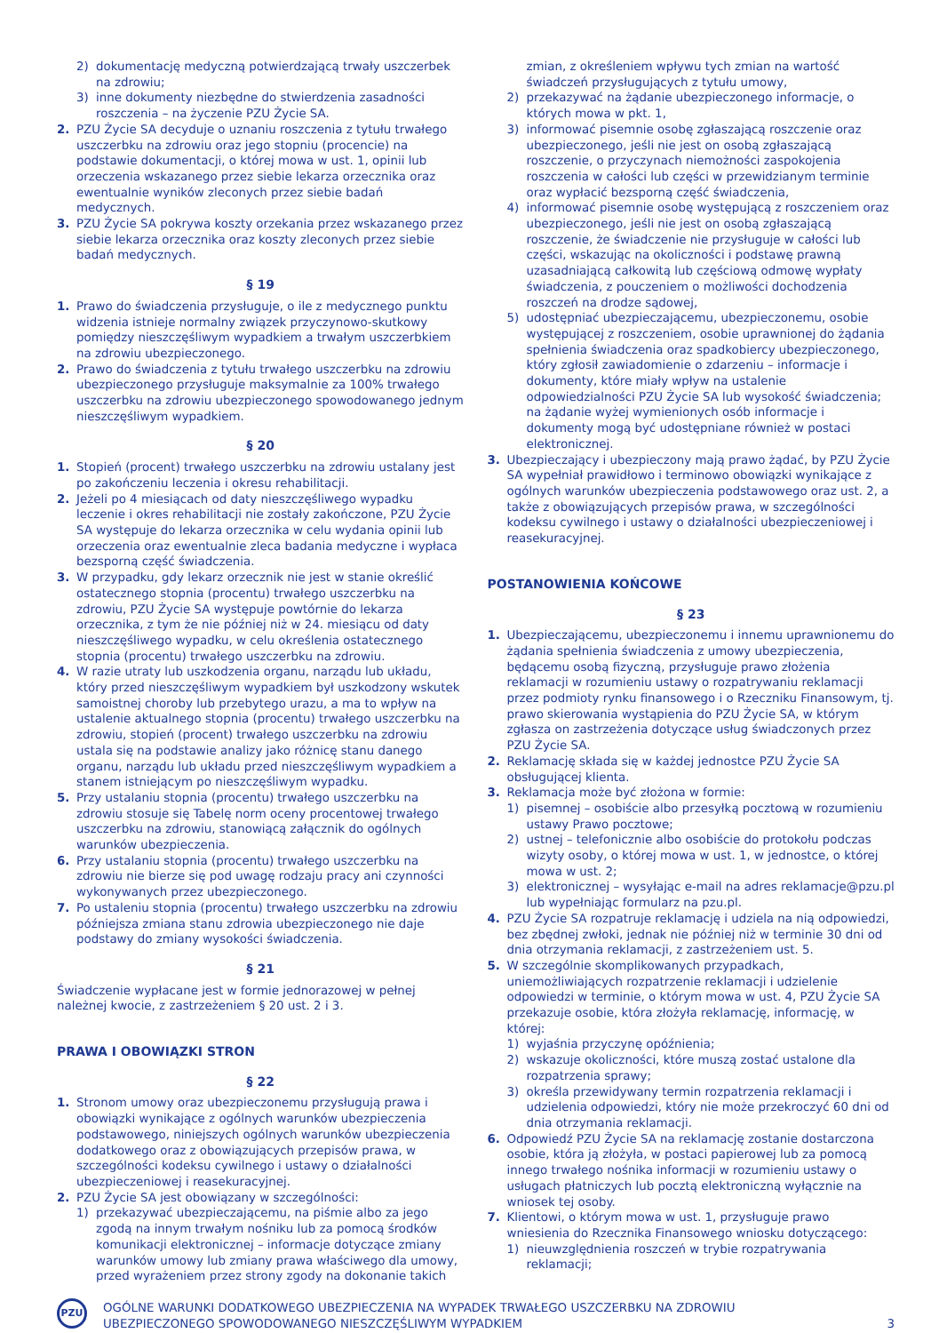2) dokumentację medyczną potwierdzającą trwały uszczerbek na zdrowiu;
3) inne dokumenty niezbędne do stwierdzenia zasadności roszczenia – na życzenie PZU Życie SA.
2. PZU Życie SA decyduje o uznaniu roszczenia z tytułu trwałego uszczerbku na zdrowiu oraz jego stopniu (procencie) na podstawie dokumentacji, o której mowa w ust. 1, opinii lub orzeczenia wskazanego przez siebie lekarza orzecznika oraz ewentualnie wyników zleconych przez siebie badań medycznych.
3. PZU Życie SA pokrywa koszty orzekania przez wskazanego przez siebie lekarza orzecznika oraz koszty zleconych przez siebie badań medycznych.
§ 19
1. Prawo do świadczenia przysługuje, o ile z medycznego punktu widzenia istnieje normalny związek przyczynowo-skutkowy pomiędzy nieszczęśliwym wypadkiem a trwałym uszczerbkiem na zdrowiu ubezpieczonego.
2. Prawo do świadczenia z tytułu trwałego uszczerbku na zdrowiu ubezpieczonego przysługuje maksymalnie za 100% trwałego uszczerbku na zdrowiu ubezpieczonego spowodowanego jednym nieszczęśliwym wypadkiem.
§ 20
1. Stopień (procent) trwałego uszczerbku na zdrowiu ustalany jest po zakończeniu leczenia i okresu rehabilitacji.
2. Jeżeli po 4 miesiącach od daty nieszczęśliwego wypadku leczenie i okres rehabilitacji nie zostały zakończone, PZU Życie SA występuje do lekarza orzecznika w celu wydania opinii lub orzeczenia oraz ewentualnie zleca badania medyczne i wypłaca bezsporną część świadczenia.
3. W przypadku, gdy lekarz orzecznik nie jest w stanie określić ostatecznego stopnia (procentu) trwałego uszczerbku na zdrowiu, PZU Życie SA występuje powtórnie do lekarza orzecznika, z tym że nie później niż w 24. miesiącu od daty nieszczęśliwego wypadku, w celu określenia ostatecznego stopnia (procentu) trwałego uszczerbku na zdrowiu.
4. W razie utraty lub uszkodzenia organu, narządu lub układu, który przed nieszczęśliwym wypadkiem był uszkodzony wskutek samoistnej choroby lub przebytego urazu, a ma to wpływ na ustalenie aktualnego stopnia (procentu) trwałego uszczerbku na zdrowiu, stopień (procent) trwałego uszczerbku na zdrowiu ustala się na podstawie analizy jako różnicę stanu danego organu, narządu lub układu przed nieszczęśliwym wypadkiem a stanem istniejącym po nieszczęśliwym wypadku.
5. Przy ustalaniu stopnia (procentu) trwałego uszczerbku na zdrowiu stosuje się Tabelę norm oceny procentowej trwałego uszczerbku na zdrowiu, stanowiącą załącznik do ogólnych warunków ubezpieczenia.
6. Przy ustalaniu stopnia (procentu) trwałego uszczerbku na zdrowiu nie bierze się pod uwagę rodzaju pracy ani czynności wykonywanych przez ubezpieczonego.
7. Po ustaleniu stopnia (procentu) trwałego uszczerbku na zdrowiu późniejsza zmiana stanu zdrowia ubezpieczonego nie daje podstawy do zmiany wysokości świadczenia.
§ 21
Świadczenie wypłacane jest w formie jednorazowej w pełnej należnej kwocie, z zastrzeżeniem § 20 ust. 2 i 3.
PRAWA I OBOWIĄZKI STRON
§ 22
1. Stronom umowy oraz ubezpieczonemu przysługują prawa i obowiązki wynikające z ogólnych warunków ubezpieczenia podstawowego, niniejszych ogólnych warunków ubezpieczenia dodatkowego oraz z obowiązujących przepisów prawa, w szczególności kodeksu cywilnego i ustawy o działalności ubezpieczeniowej i reasekuracyjnej.
2. PZU Życie SA jest obowiązany w szczególności:
1) przekazywać ubezpieczającemu, na piśmie albo za jego zgodą na innym trwałym nośniku lub za pomocą środków komunikacji elektronicznej – informacje dotyczące zmiany warunków umowy lub zmiany prawa właściwego dla umowy, przed wyrażeniem przez strony zgody na dokonanie takich
zmian, z określeniem wpływu tych zmian na wartość świadczeń przysługujących z tytułu umowy,
2) przekazywać na żądanie ubezpieczonego informacje, o których mowa w pkt. 1,
3) informować pisemnie osobę zgłaszającą roszczenie oraz ubezpieczonego, jeśli nie jest on osobą zgłaszającą roszczenie, o przyczynach niemożności zaspokojenia roszczenia w całości lub części w przewidzianym terminie oraz wypłacić bezsporną część świadczenia,
4) informować pisemnie osobę występującą z roszczeniem oraz ubezpieczonego, jeśli nie jest on osobą zgłaszającą roszczenie, że świadczenie nie przysługuje w całości lub części, wskazując na okoliczności i podstawę prawną uzasadniającą całkowitą lub częściową odmowę wypłaty świadczenia, z pouczeniem o możliwości dochodzenia roszczeń na drodze sądowej,
5) udostępniać ubezpieczającemu, ubezpieczonemu, osobie występującej z roszczeniem, osobie uprawnionej do żądania spełnienia świadczenia oraz spadkobiercy ubezpieczonego, który zgłosił zawiadomienie o zdarzeniu – informacje i dokumenty, które miały wpływ na ustalenie odpowiedzialności PZU Życie SA lub wysokość świadczenia; na żądanie wyżej wymienionych osób informacje i dokumenty mogą być udostępniane również w postaci elektronicznej.
3. Ubezpieczający i ubezpieczony mają prawo żądać, by PZU Życie SA wypełniał prawidłowo i terminowo obowiązki wynikające z ogólnych warunków ubezpieczenia podstawowego oraz ust. 2, a także z obowiązujących przepisów prawa, w szczególności kodeksu cywilnego i ustawy o działalności ubezpieczeniowej i reasekuracyjnej.
POSTANOWIENIA KOŃCOWE
§ 23
1. Ubezpieczającemu, ubezpieczonemu i innemu uprawnionemu do żądania spełnienia świadczenia z umowy ubezpieczenia, będącemu osobą fizyczną, przysługuje prawo złożenia reklamacji w rozumieniu ustawy o rozpatrywaniu reklamacji przez podmioty rynku finansowego i o Rzeczniku Finansowym, tj. prawo skierowania wystąpienia do PZU Życie SA, w którym zgłasza on zastrzeżenia dotyczące usług świadczonych przez PZU Życie SA.
2. Reklamację składa się w każdej jednostce PZU Życie SA obsługującej klienta.
3. Reklamacja może być złożona w formie:
1) pisemnej – osobiście albo przesyłką pocztową w rozumieniu ustawy Prawo pocztowe;
2) ustnej – telefonicznie albo osobiście do protokołu podczas wizyty osoby, o której mowa w ust. 1, w jednostce, o której mowa w ust. 2;
3) elektronicznej – wysyłając e-mail na adres reklamacje@pzu.pl lub wypełniając formularz na pzu.pl.
4. PZU Życie SA rozpatruje reklamację i udziela na nią odpowiedzi, bez zbędnej zwłoki, jednak nie później niż w terminie 30 dni od dnia otrzymania reklamacji, z zastrzeżeniem ust. 5.
5. W szczególnie skomplikowanych przypadkach, uniemożliwiających rozpatrzenie reklamacji i udzielenie odpowiedzi w terminie, o którym mowa w ust. 4, PZU Życie SA przekazuje osobie, która złożyła reklamację, informację, w której:
1) wyjaśnia przyczynę opóźnienia;
2) wskazuje okoliczności, które muszą zostać ustalone dla rozpatrzenia sprawy;
3) określa przewidywany termin rozpatrzenia reklamacji i udzielenia odpowiedzi, który nie może przekroczyć 60 dni od dnia otrzymania reklamacji.
6. Odpowiedź PZU Życie SA na reklamację zostanie dostarczona osobie, która ją złożyła, w postaci papierowej lub za pomocą innego trwałego nośnika informacji w rozumieniu ustawy o usługach płatniczych lub pocztą elektroniczną wyłącznie na wniosek tej osoby.
7. Klientowi, o którym mowa w ust. 1, przysługuje prawo wniesienia do Rzecznika Finansowego wniosku dotyczącego:
1) nieuwzględnienia roszczeń w trybie rozpatrywania reklamacji;
PZU
OGÓLNE WARUNKI DODATKOWEGO UBEZPIECZENIA NA WYPADEK TRWAŁEGO USZCZERBKU NA ZDROWIU
UBEZPIECZONEGO SPOWODOWANEGO NIESZCZĘŚLIWYM WYPADKIEM
3